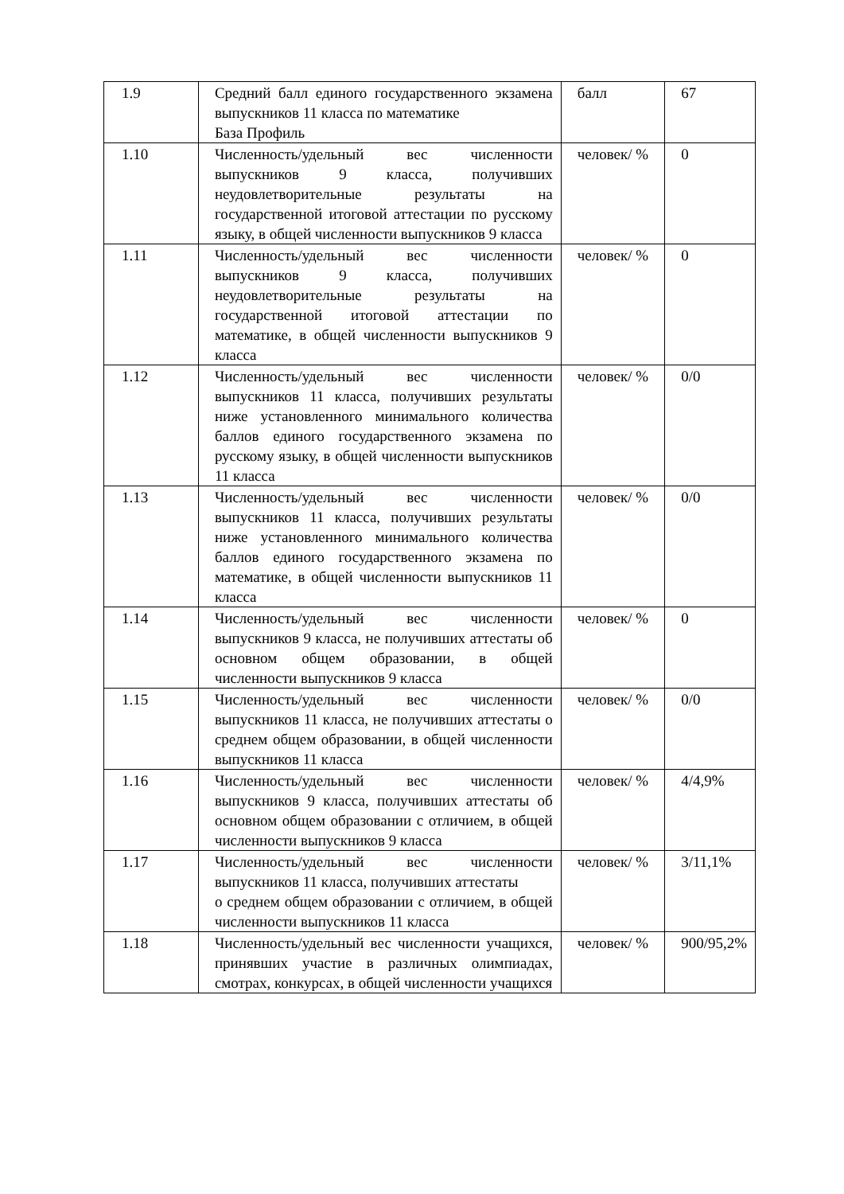| 1.9 | Средний балл единого государственного экзамена выпускников 11 класса по математике База Профиль | балл | 67 |
| 1.10 | Численность/удельный вес численности выпускников 9 класса, получивших неудовлетворительные результаты на государственной итоговой аттестации по русскому языку, в общей численности выпускников 9 класса | человек/ % | 0 |
| 1.11 | Численность/удельный вес численности выпускников 9 класса, получивших неудовлетворительные результаты на государственной итоговой аттестации по математике, в общей численности выпускников 9 класса | человек/ % | 0 |
| 1.12 | Численность/удельный вес численности выпускников 11 класса, получивших результаты ниже установленного минимального количества баллов единого государственного экзамена по русскому языку, в общей численности выпускников 11 класса | человек/ % | 0/0 |
| 1.13 | Численность/удельный вес численности выпускников 11 класса, получивших результаты ниже установленного минимального количества баллов единого государственного экзамена по математике, в общей численности выпускников 11 класса | человек/ % | 0/0 |
| 1.14 | Численность/удельный вес численности выпускников 9 класса, не получивших аттестаты об основном общем образовании, в общей численности выпускников 9 класса | человек/ % | 0 |
| 1.15 | Численность/удельный вес численности выпускников 11 класса, не получивших аттестаты о среднем общем образовании, в общей численности выпускников 11 класса | человек/ % | 0/0 |
| 1.16 | Численность/удельный вес численности выпускников 9 класса, получивших аттестаты об основном общем образовании с отличием, в общей численности выпускников 9 класса | человек/ % | 4/4,9% |
| 1.17 | Численность/удельный вес численности выпускников 11 класса, получивших аттестаты о среднем общем образовании с отличием, в общей численности выпускников 11 класса | человек/ % | 3/11,1% |
| 1.18 | Численность/удельный вес численности учащихся, принявших участие в различных олимпиадах, смотрах, конкурсах, в общей численности учащихся | человек/ % | 900/95,2% |